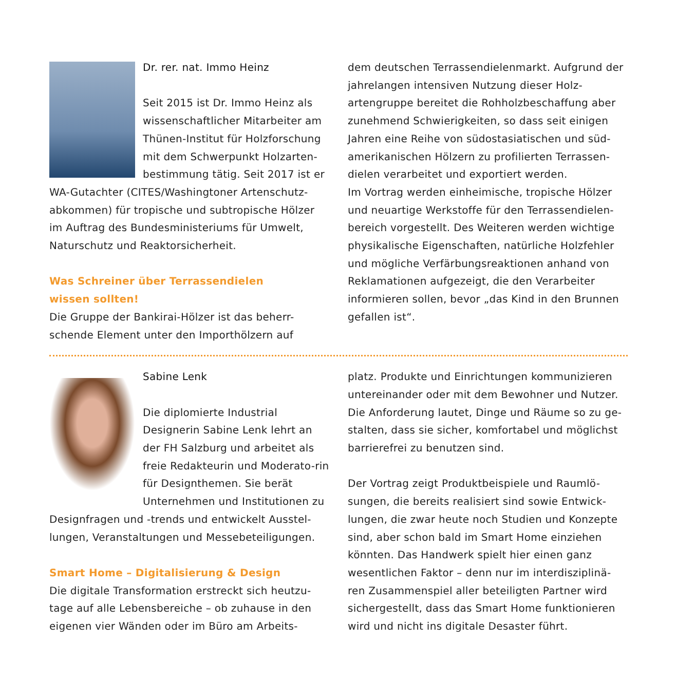Dr. rer. nat. Immo Heinz
Seit 2015 ist Dr. Immo Heinz als wissenschaftlicher Mitarbeiter am Thünen-Institut für Holzforschung mit dem Schwerpunkt Holzarten-bestimmung tätig. Seit 2017 ist er WA-Gutachter (CITES/Washingtoner Artenschutz-abkommen) für tropische und subtropische Hölzer im Auftrag des Bundesministeriums für Umwelt, Naturschutz und Reaktorsicherheit.
Was Schreiner über Terrassendielen
wissen sollten!
Die Gruppe der Bankirai-Hölzer ist das beherr-schende Element unter den Importhölzern auf
dem deutschen Terrassendielenmarkt. Aufgrund der jahrelangen intensiven Nutzung dieser Holz-artengruppe bereitet die Rohholzbeschaffung aber zunehmend Schwierigkeiten, so dass seit einigen Jahren eine Reihe von südostasiatischen und süd-amerikanischen Hölzern zu profilierten Terrassen-dielen verarbeitet und exportiert werden.
Im Vortrag werden einheimische, tropische Hölzer und neuartige Werkstoffe für den Terrassendielen-bereich vorgestellt. Des Weiteren werden wichtige physikalische Eigenschaften, natürliche Holzfehler und mögliche Verfärbungsreaktionen anhand von Reklamationen aufgezeigt, die den Verarbeiter informieren sollen, bevor „das Kind in den Brunnen gefallen ist“.
Sabine Lenk
Die diplomierte Industrial Designerin Sabine Lenk lehrt an der FH Salzburg und arbeitet als freie Redakteurin und Moderato-rin für Designthemen. Sie berät Unternehmen und Institutionen zu Designfragen und -trends und entwickelt Ausstel-lungen, Veranstaltungen und Messebeteiligungen.
Smart Home – Digitalisierung & Design
Die digitale Transformation erstreckt sich heutzu-tage auf alle Lebensbereiche – ob zuhause in den eigenen vier Wänden oder im Büro am Arbeits-
platz. Produkte und Einrichtungen kommunizieren untereinander oder mit dem Bewohner und Nutzer. Die Anforderung lautet, Dinge und Räume so zu ge-stalten, dass sie sicher, komfortabel und möglichst barrierefrei zu benutzen sind.
Der Vortrag zeigt Produktbeispiele und Raumlö-sungen, die bereits realisiert sind sowie Entwick-lungen, die zwar heute noch Studien und Konzepte sind, aber schon bald im Smart Home einziehen könnten. Das Handwerk spielt hier einen ganz wesentlichen Faktor – denn nur im interdisziplinä-ren Zusammenspiel aller beteiligten Partner wird sichergestellt, dass das Smart Home funktionieren wird und nicht ins digitale Desaster führt.